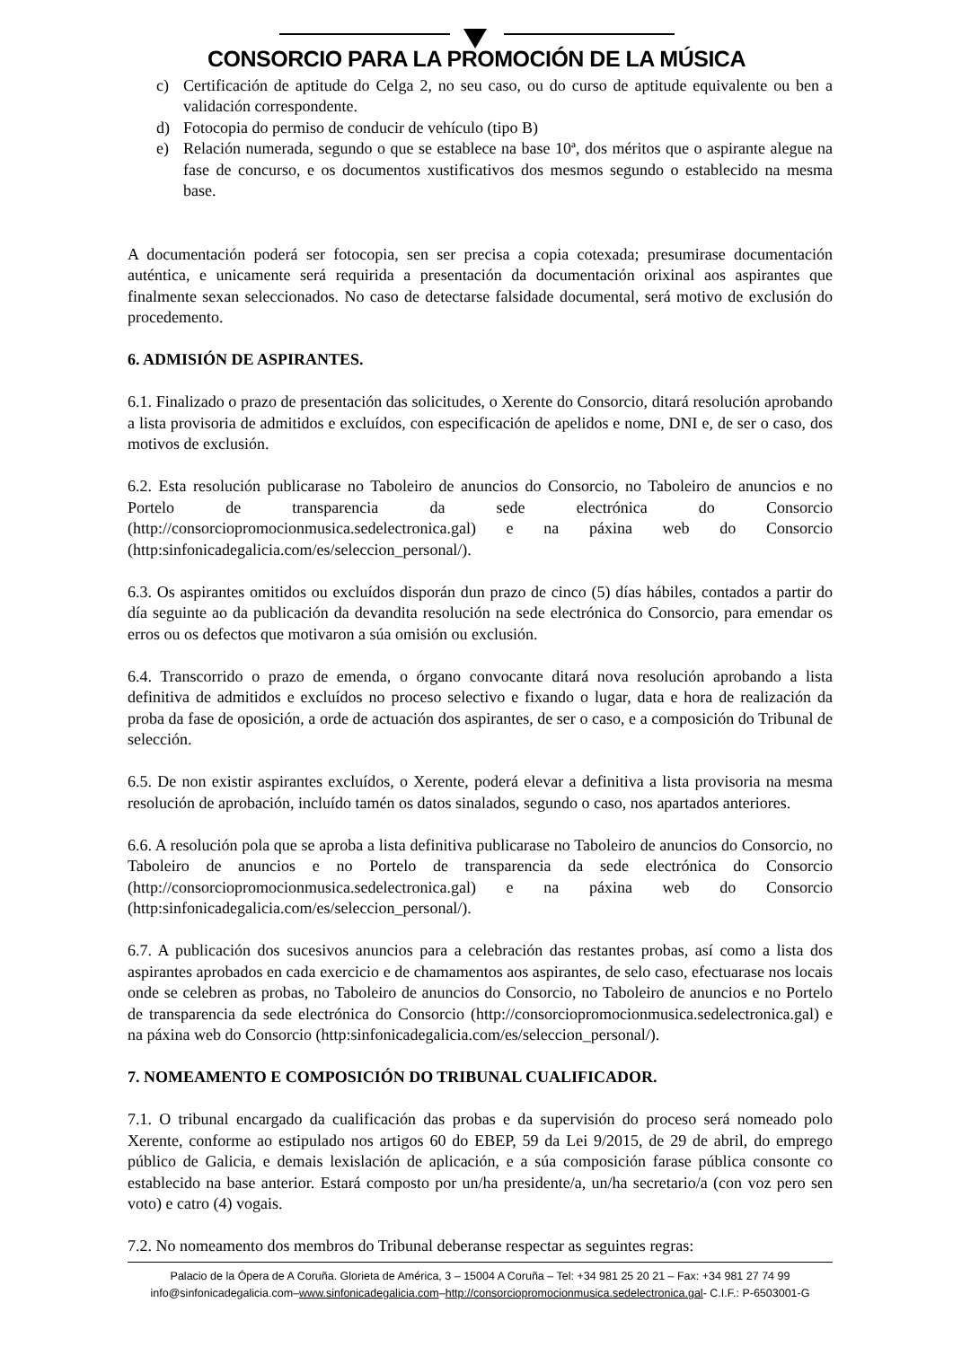CONSORCIO PARA LA PROMOCIÓN DE LA MÚSICA
c) Certificación de aptitude do Celga 2, no seu caso, ou do curso de aptitude equivalente ou ben a validación correspondente.
d) Fotocopia do permiso de conducir de vehículo (tipo B)
e) Relación numerada, segundo o que se establece na base 10ª, dos méritos que o aspirante alegue na fase de concurso, e os documentos xustificativos dos mesmos segundo o establecido na mesma base.
A documentación poderá ser fotocopia, sen ser precisa a copia cotexada; presumirase documentación auténtica, e unicamente será requirida a presentación da documentación orixinal aos aspirantes que finalmente sexan seleccionados. No caso de detectarse falsidade documental, será motivo de exclusión do procedemento.
6. ADMISIÓN DE ASPIRANTES.
6.1. Finalizado o prazo de presentación das solicitudes, o Xerente do Consorcio, ditará resolución aprobando a lista provisoria de admitidos e excluídos, con especificación de apelidos e nome, DNI e, de ser o caso, dos motivos de exclusión.
6.2. Esta resolución publicarase no Taboleiro de anuncios do Consorcio, no Taboleiro de anuncios e no Portelo de transparencia da sede electrónica do Consorcio (http://consorciopromocionmusica.sedelectronica.gal) e na páxina web do Consorcio (http:sinfonicadegalicia.com/es/seleccion_personal/).
6.3. Os aspirantes omitidos ou excluídos disporán dun prazo de cinco (5) días hábiles, contados a partir do día seguinte ao da publicación da devandita resolución na sede electrónica do Consorcio, para emendar os erros ou os defectos que motivaron a súa omisión ou exclusión.
6.4. Transcorrido o prazo de emenda, o órgano convocante ditará nova resolución aprobando a lista definitiva de admitidos e excluídos no proceso selectivo e fixando o lugar, data e hora de realización da proba da fase de oposición, a orde de actuación dos aspirantes, de ser o caso, e a composición do Tribunal de selección.
6.5. De non existir aspirantes excluídos, o Xerente, poderá elevar a definitiva a lista provisoria na mesma resolución de aprobación, incluído tamén os datos sinalados, segundo o caso, nos apartados anteriores.
6.6. A resolución pola que se aproba a lista definitiva publicarase no Taboleiro de anuncios do Consorcio, no Taboleiro de anuncios e no Portelo de transparencia da sede electrónica do Consorcio (http://consorciopromocionmusica.sedelectronica.gal) e na páxina web do Consorcio (http:sinfonicadegalicia.com/es/seleccion_personal/).
6.7. A publicación dos sucesivos anuncios para a celebración das restantes probas, así como a lista dos aspirantes aprobados en cada exercicio e de chamamentos aos aspirantes, de selo caso, efectuarase nos locais onde se celebren as probas, no Taboleiro de anuncios do Consorcio, no Taboleiro de anuncios e no Portelo de transparencia da sede electrónica do Consorcio (http://consorciopromocionmusica.sedelectronica.gal) e na páxina web do Consorcio (http:sinfonicadegalicia.com/es/seleccion_personal/).
7. NOMEAMENTO E COMPOSICIÓN DO TRIBUNAL CUALIFICADOR.
7.1. O tribunal encargado da cualificación das probas e da supervisión do proceso será nomeado polo Xerente, conforme ao estipulado nos artigos 60 do EBEP, 59 da Lei 9/2015, de 29 de abril, do emprego público de Galicia, e demais lexislación de aplicación, e a súa composición farase pública consonte co establecido na base anterior. Estará composto por un/ha presidente/a, un/ha secretario/a (con voz pero sen voto) e catro (4) vogais.
7.2. No nomeamento dos membros do Tribunal deberanse respectar as seguintes regras:
Palacio de la Ópera de A Coruña. Glorieta de América, 3 – 15004 A Coruña – Tel: +34 981 25 20 21 – Fax: +34 981 27 74 99
info@sinfonicadegalicia.com–www.sinfonicadegalicia.com–http://consorciopromocionmusica.sedelectronica.gal- C.I.F.: P-6503001-G